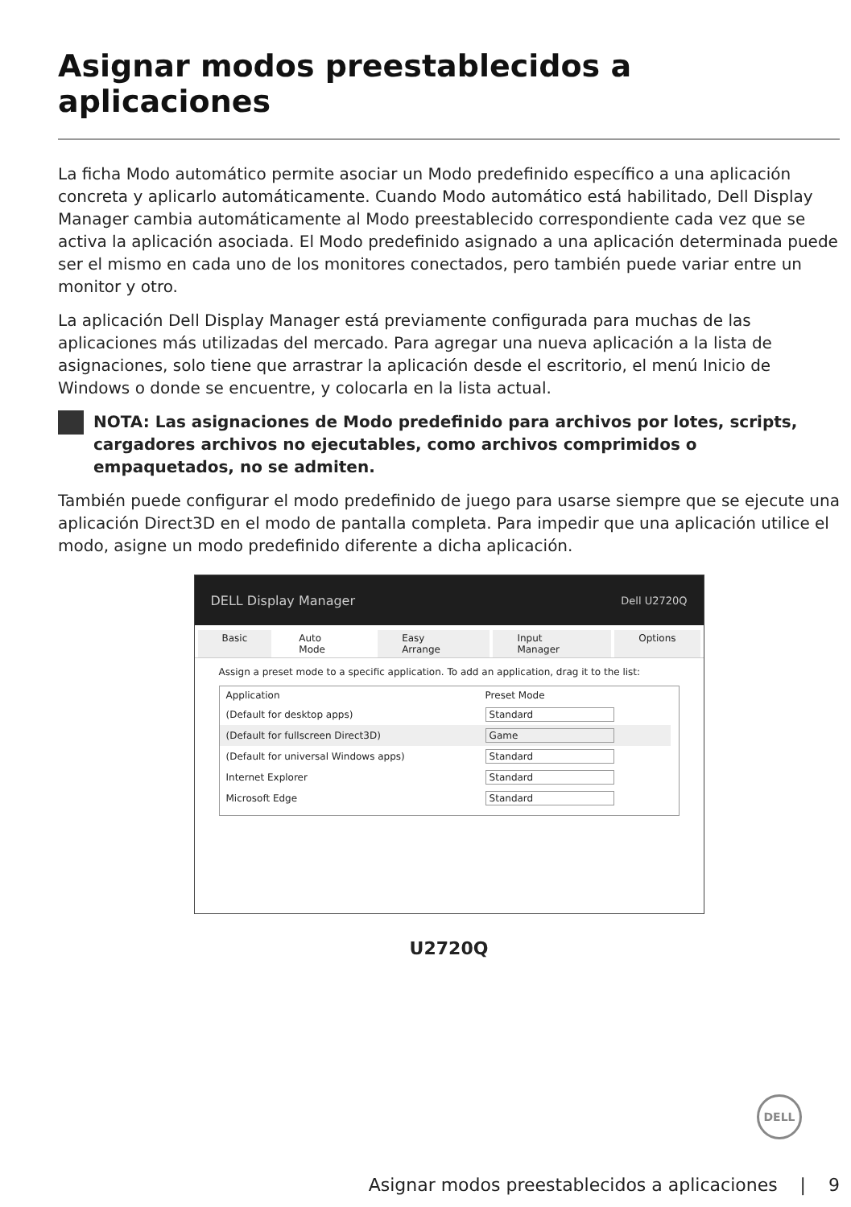Asignar modos preestablecidos a aplicaciones
La ficha Modo automático permite asociar un Modo predefinido específico a una aplicación concreta y aplicarlo automáticamente. Cuando Modo automático está habilitado, Dell Display Manager cambia automáticamente al Modo preestablecido correspondiente cada vez que se activa la aplicación asociada. El Modo predefinido asignado a una aplicación determinada puede ser el mismo en cada uno de los monitores conectados, pero también puede variar entre un monitor y otro.
La aplicación Dell Display Manager está previamente configurada para muchas de las aplicaciones más utilizadas del mercado. Para agregar una nueva aplicación a la lista de asignaciones, solo tiene que arrastrar la aplicación desde el escritorio, el menú Inicio de Windows o donde se encuentre, y colocarla en la lista actual.
NOTA: Las asignaciones de Modo predefinido para archivos por lotes, scripts, cargadores archivos no ejecutables, como archivos comprimidos o empaquetados, no se admiten.
También puede configurar el modo predefinido de juego para usarse siempre que se ejecute una aplicación Direct3D en el modo de pantalla completa. Para impedir que una aplicación utilice el modo, asigne un modo predefinido diferente a dicha aplicación.
DELL Display Manager Dell U2720Q
Basic Auto Mode Easy Arrange Input Manager Options
Assign a preset mode to a specific application. To add an application, drag it to the list:
| Application | Preset Mode |
| --- | --- |
| (Default for desktop apps) | Standard |
| (Default for fullscreen Direct3D) | Game |
| (Default for universal Windows apps) | Standard |
| Internet Explorer | Standard |
| Microsoft Edge | Standard |
U2720Q
DELL
Asignar modos preestablecidos a aplicaciones | 9